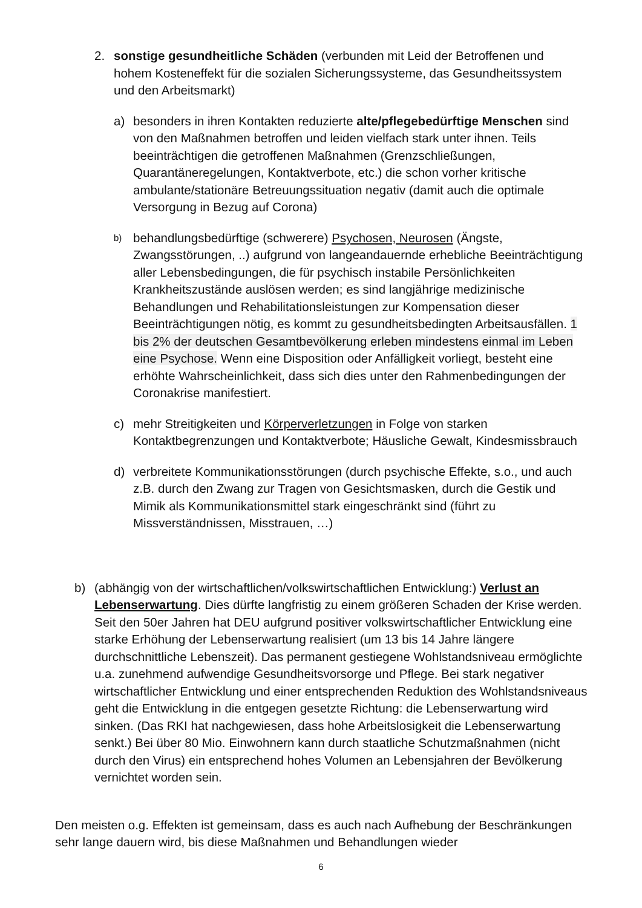2. sonstige gesundheitliche Schäden (verbunden mit Leid der Betroffenen und hohem Kosteneffekt für die sozialen Sicherungssysteme, das Gesundheitssystem und den Arbeitsmarkt)
a) besonders in ihren Kontakten reduzierte alte/pflegebedürftige Menschen sind von den Maßnahmen betroffen und leiden vielfach stark unter ihnen. Teils beeinträchtigen die getroffenen Maßnahmen (Grenzschließungen, Quarantäneregelungen, Kontaktverbote, etc.) die schon vorher kritische ambulante/stationäre Betreuungssituation negativ (damit auch die optimale Versorgung in Bezug auf Corona)
b)
behandlungsbedürftige (schwerere) Psychosen, Neurosen (Ängste, Zwangsstörungen, ..) aufgrund von langeandauernde erhebliche Beeinträchtigung aller Lebensbedingungen, die für psychisch instabile Persönlichkeiten Krankheitszustände auslösen werden; es sind langjährige medizinische Behandlungen und Rehabilitationsleistungen zur Kompensation dieser Beeinträchtigungen nötig, es kommt zu gesundheitsbedingten Arbeitsausfällen. 1 bis 2% der deutschen Gesamtbevölkerung erleben mindestens einmal im Leben eine Psychose. Wenn eine Disposition oder Anfälligkeit vorliegt, besteht eine erhöhte Wahrscheinlichkeit, dass sich dies unter den Rahmenbedingungen der Coronakrise manifestiert.
c) mehr Streitigkeiten und Körperverletzungen in Folge von starken Kontaktbegrenzungen und Kontaktverbote; Häusliche Gewalt, Kindesmissbrauch
d) verbreitete Kommunikationsstörungen (durch psychische Effekte, s.o., und auch z.B. durch den Zwang zur Tragen von Gesichtsmasken, durch die Gestik und Mimik als Kommunikationsmittel stark eingeschränkt sind (führt zu Missverständnissen, Misstrauen, …)
b) (abhängig von der wirtschaftlichen/volkswirtschaftlichen Entwicklung:) Verlust an Lebenserwartung. Dies dürfte langfristig zu einem größeren Schaden der Krise werden. Seit den 50er Jahren hat DEU aufgrund positiver volkswirtschaftlicher Entwicklung eine starke Erhöhung der Lebenserwartung realisiert (um 13 bis 14 Jahre längere durchschnittliche Lebenszeit). Das permanent gestiegene Wohlstandsniveau ermöglichte u.a. zunehmend aufwendige Gesundheitsvorsorge und Pflege. Bei stark negativer wirtschaftlicher Entwicklung und einer entsprechenden Reduktion des Wohlstandsniveaus geht die Entwicklung in die entgegen gesetzte Richtung: die Lebenserwartung wird sinken. (Das RKI hat nachgewiesen, dass hohe Arbeitslosigkeit die Lebenserwartung senkt.) Bei über 80 Mio. Einwohnern kann durch staatliche Schutzmaßnahmen (nicht durch den Virus) ein entsprechend hohes Volumen an Lebensjahren der Bevölkerung vernichtet worden sein.
Den meisten o.g. Effekten ist gemeinsam, dass es auch nach Aufhebung der Beschränkungen sehr lange dauern wird, bis diese Maßnahmen und Behandlungen wieder
6